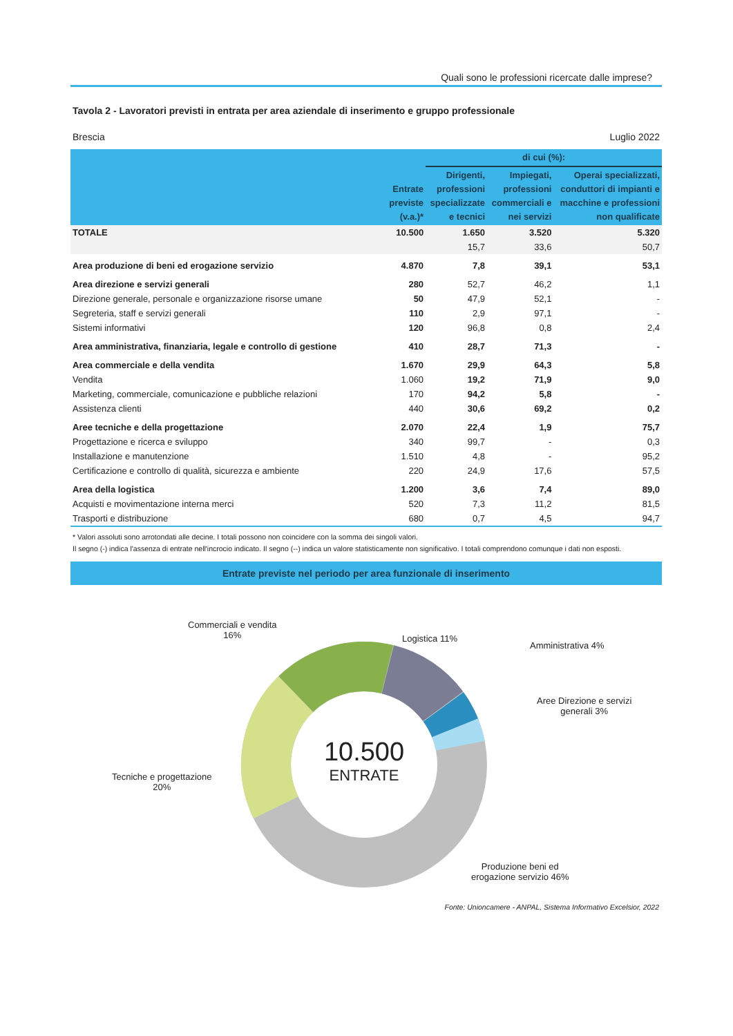Quali sono le professioni ricercate dalle imprese?
Tavola 2 - Lavoratori previsti in entrata per area aziendale di inserimento e gruppo professionale
Brescia Luglio 2022
| | Entrate previste (v.a.)* | di cui (%): | | |
| --- | --- | --- | --- | --- |
| | | Dirigenti, professioni specializzate e tecnici | Impiegati, professioni commerciali e nei servizi | Operai specializzati, conduttori di impianti e macchine e professioni non qualificate |
| TOTALE | 10.500 | 1.650 | 3.520 | 5.320 |
| | | 15,7 | 33,6 | 50,7 |
| Area produzione di beni ed erogazione servizio | 4.870 | 7,8 | 39,1 | 53,1 |
| Area direzione e servizi generali | 280 | 52,7 | 46,2 | 1,1 |
| Direzione generale, personale e organizzazione risorse umane | 50 | 47,9 | 52,1 | - |
| Segreteria, staff e servizi generali | 110 | 2,9 | 97,1 | - |
| Sistemi informativi | 120 | 96,8 | 0,8 | 2,4 |
| Area amministrativa, finanziaria, legale e controllo di gestione | 410 | 28,7 | 71,3 | - |
| Area commerciale e della vendita | 1.670 | 29,9 | 64,3 | 5,8 |
| Vendita | 1.060 | 19,2 | 71,9 | 9,0 |
| Marketing, commerciale, comunicazione e pubbliche relazioni | 170 | 94,2 | 5,8 | - |
| Assistenza clienti | 440 | 30,6 | 69,2 | 0,2 |
| Aree tecniche e della progettazione | 2.070 | 22,4 | 1,9 | 75,7 |
| Progettazione e ricerca e sviluppo | 340 | 99,7 | - | 0,3 |
| Installazione e manutenzione | 1.510 | 4,8 | - | 95,2 |
| Certificazione e controllo di qualità, sicurezza e ambiente | 220 | 24,9 | 17,6 | 57,5 |
| Area della logistica | 1.200 | 3,6 | 7,4 | 89,0 |
| Acquisti e movimentazione interna merci | 520 | 7,3 | 11,2 | 81,5 |
| Trasporti e distribuzione | 680 | 0,7 | 4,5 | 94,7 |
* Valori assoluti sono arrotondati alle decine. I totali possono non coincidere con la somma dei singoli valori.
Il segno (-) indica l'assenza di entrate nell'incrocio indicato. Il segno (--) indica un valore statisticamente non significativo. I totali comprendono comunque i dati non esposti.
Entrate previste nel periodo per area funzionale di inserimento
Commerciali e vendita
16%
Logistica 11%
Amministrativa 4%
Aree Direzione e servizi
generali 3%
Tecniche e progettazione
20%
Produzione beni ed
erogazione servizio 46%
10.500
ENTRATE
Fonte: Unioncamere - ANPAL, Sistema Informativo Excelsior, 2022